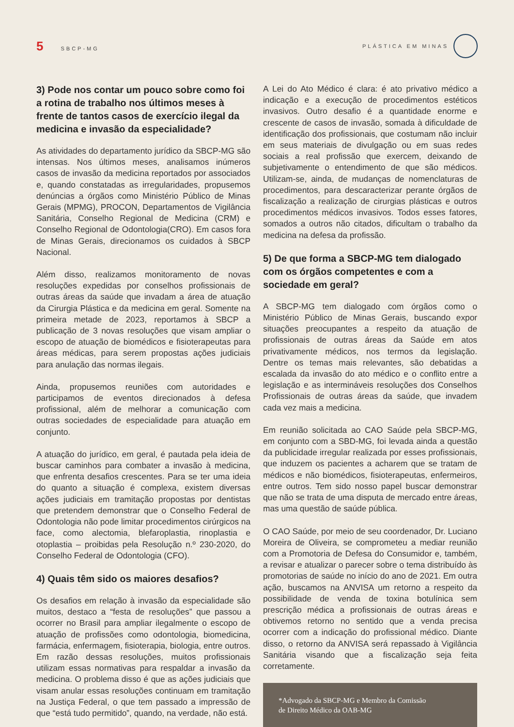5 SBCP-MG PLÁSTICA EM MINAS
3) Pode nos contar um pouco sobre como foi a rotina de trabalho nos últimos meses à frente de tantos casos de exercício ilegal da medicina e invasão da especialidade?
As atividades do departamento jurídico da SBCP-MG são intensas. Nos últimos meses, analisamos inúmeros casos de invasão da medicina reportados por associados e, quando constatadas as irregularidades, propusemos denúncias a órgãos como Ministério Público de Minas Gerais (MPMG), PROCON, Departamentos de Vigilância Sanitária, Conselho Regional de Medicina (CRM) e Conselho Regional de Odontologia(CRO). Em casos fora de Minas Gerais, direcionamos os cuidados à SBCP Nacional.
Além disso, realizamos monitoramento de novas resoluções expedidas por conselhos profissionais de outras áreas da saúde que invadam a área de atuação da Cirurgia Plástica e da medicina em geral. Somente na primeira metade de 2023, reportamos à SBCP a publicação de 3 novas resoluções que visam ampliar o escopo de atuação de biomédicos e fisioterapeutas para áreas médicas, para serem propostas ações judiciais para anulação das normas ilegais.
Ainda, propusemos reuniões com autoridades e participamos de eventos direcionados à defesa profissional, além de melhorar a comunicação com outras sociedades de especialidade para atuação em conjunto.
A atuação do jurídico, em geral, é pautada pela ideia de buscar caminhos para combater a invasão à medicina, que enfrenta desafios crescentes. Para se ter uma ideia do quanto a situação é complexa, existem diversas ações judiciais em tramitação propostas por dentistas que pretendem demonstrar que o Conselho Federal de Odontologia não pode limitar procedimentos cirúrgicos na face, como alectomia, blefaroplastia, rinoplastia e otoplastia – proibidas pela Resolução n.º 230-2020, do Conselho Federal de Odontologia (CFO).
4) Quais têm sido os maiores desafios?
Os desafios em relação à invasão da especialidade são muitos, destaco a “festa de resoluções” que passou a ocorrer no Brasil para ampliar ilegalmente o escopo de atuação de profissões como odontologia, biomedicina, farmácia, enfermagem, fisioterapia, biologia, entre outros. Em razão dessas resoluções, muitos profissionais utilizam essas normativas para respaldar a invasão da medicina. O problema disso é que as ações judiciais que visam anular essas resoluções continuam em tramitação na Justiça Federal, o que tem passado a impressão de que “está tudo permitido”, quando, na verdade, não está.
A Lei do Ato Médico é clara: é ato privativo médico a indicação e a execução de procedimentos estéticos invasivos. Outro desafio é a quantidade enorme e crescente de casos de invasão, somada à dificuldade de identificação dos profissionais, que costumam não incluir em seus materiais de divulgação ou em suas redes sociais a real profissão que exercem, deixando de subjetivamente o entendimento de que são médicos. Utilizam-se, ainda, de mudanças de nomenclaturas de procedimentos, para descaracterizar perante órgãos de fiscalização a realização de cirurgias plásticas e outros procedimentos médicos invasivos. Todos esses fatores, somados a outros não citados, dificultam o trabalho da medicina na defesa da profissão.
5) De que forma a SBCP-MG tem dialogado com os órgãos competentes e com a sociedade em geral?
A SBCP-MG tem dialogado com órgãos como o Ministério Público de Minas Gerais, buscando expor situações preocupantes a respeito da atuação de profissionais de outras áreas da Saúde em atos privativamente médicos, nos termos da legislação. Dentre os temas mais relevantes, são debatidas a escalada da invasão do ato médico e o conflito entre a legislação e as intermináveis resoluções dos Conselhos Profissionais de outras áreas da saúde, que invadem cada vez mais a medicina.
Em reunião solicitada ao CAO Saúde pela SBCP-MG, em conjunto com a SBD-MG, foi levada ainda a questão da publicidade irregular realizada por esses profissionais, que induzem os pacientes a acharem que se tratam de médicos e não biomédicos, fisioterapeutas, enfermeiros, entre outros. Tem sido nosso papel buscar demonstrar que não se trata de uma disputa de mercado entre áreas, mas uma questão de saúde pública.
O CAO Saúde, por meio de seu coordenador, Dr. Luciano Moreira de Oliveira, se comprometeu a mediar reunião com a Promotoria de Defesa do Consumidor e, também, a revisar e atualizar o parecer sobre o tema distribuído às promotorias de saúde no início do ano de 2021. Em outra ação, buscamos na ANVISA um retorno a respeito da possibilidade de venda de toxina botulínica sem prescrição médica a profissionais de outras áreas e obtivemos retorno no sentido que a venda precisa ocorrer com a indicação do profissional médico. Diante disso, o retorno da ANVISA será repassado à Vigilância Sanitária visando que a fiscalização seja feita corretamente.
*Advogado da SBCP-MG e Membro da Comissão
de Direito Médico da OAB-MG